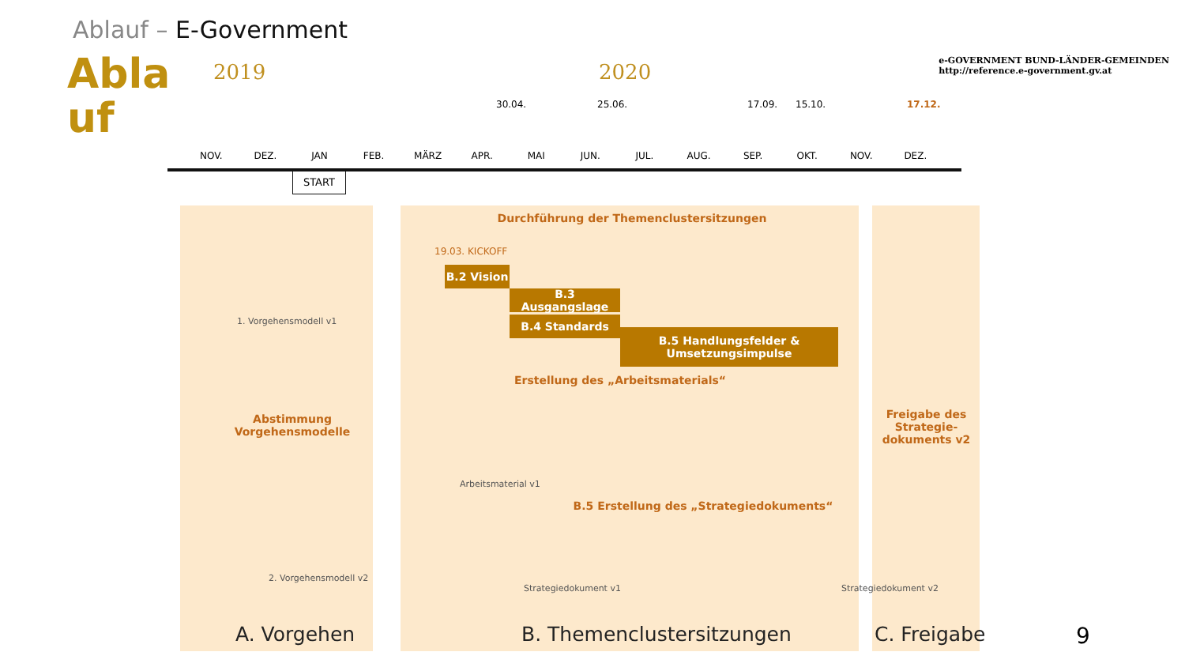Ablauf – E-Government
Abla uf
e-GOVERNMENT BUND-LÄNDER-GEMEINDEN
http://reference.e-government.gv.at
2019 2020
30.04. 25.06. 17.09. 15.10. 17.12.
NOV. DEZ. JAN FEB. MÄRZ APR. MAI JUN. JUL. AUG. SEP. OKT. NOV. DEZ.
START
Durchführung der Themenclustersitzungen
19.03. KICKOFF
B.2 Vision
B.3 Ausgangslage
B.4 Standards
B.5 Handlungsfelder &
Umsetzungsimpulse
Erstellung des „Arbeitsmaterials“
Abstimmung
Vorgehensmodelle
Freigabe des Strategie-dokuments v2
B.5 Erstellung des „Strategiedokuments“
1. Vorgehensmodell v1
2. Vorgehensmodell v2
Arbeitsmaterial v1
Strategiedokument v1 Strategiedokument v2
A. Vorgehen B. Themenclustersitzungen C. Freigabe 9